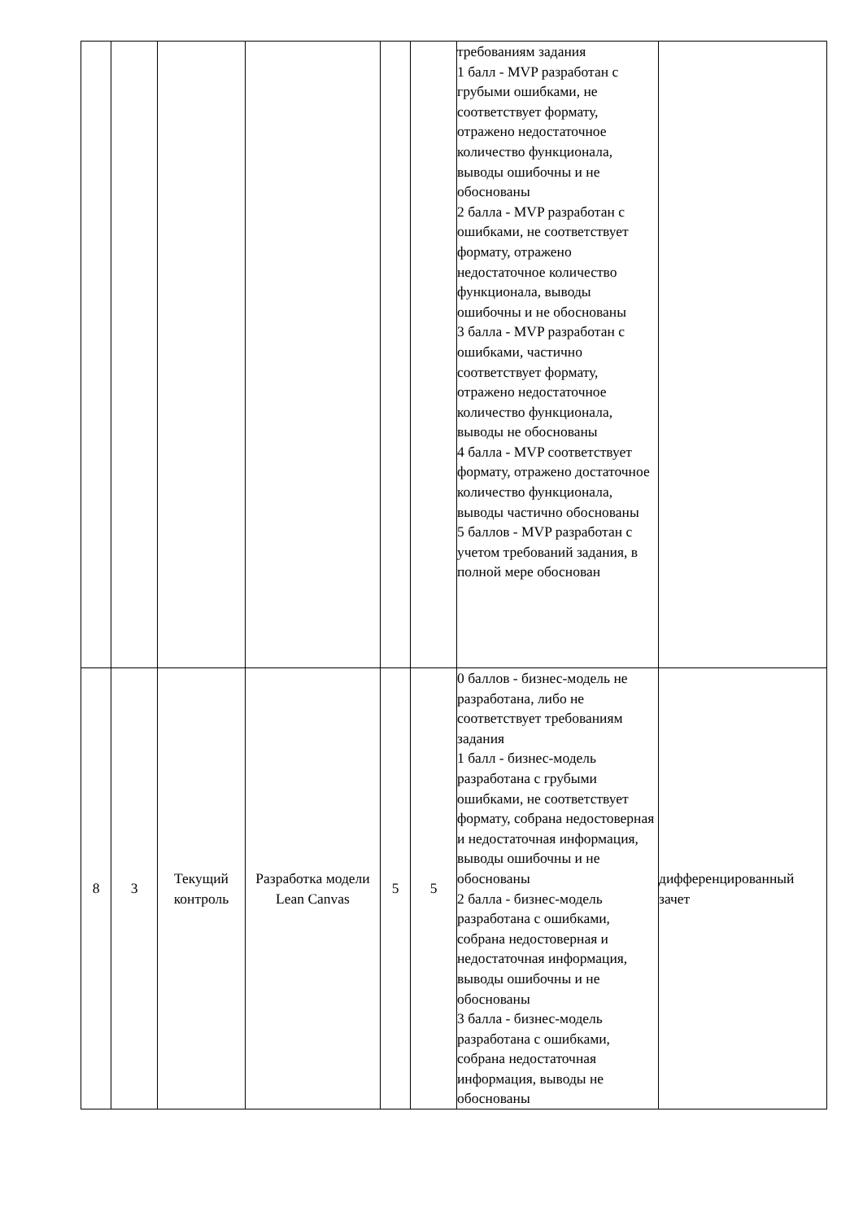| | | | | | | требованиям задания 1 балл - MVP разработан с грубыми ошибками, не соответствует формату, отражено недостаточное количество функционала, выводы ошибочны и не обоснованы 2 балла - MVP разработан с ошибками, не соответствует формату, отражено недостаточное количество функционала, выводы ошибочны и не обоснованы 3 балла - MVP разработан с ошибками, частично соответствует формату, отражено недостаточное количество функционала, выводы не обоснованы 4 балла - MVP соответствует формату, отражено достаточное количество функционала, выводы частично обоснованы 5 баллов - MVP разработан с учетом требований задания, в полной мере обоснован | |
| 8 | 3 | Текущий контроль | Разработка модели Lean Canvas | 5 | 5 | 0 баллов - бизнес-модель не разработана, либо не соответствует требованиям задания 1 балл - бизнес-модель разработана с грубыми ошибками, не соответствует формату, собрана недостоверная и недостаточная информация, выводы ошибочны и не обоснованы 2 балла - бизнес-модель разработана с ошибками, собрана недостоверная и недостаточная информация, выводы ошибочны и не обоснованы 3 балла - бизнес-модель разработана с ошибками, собрана недостаточная информация, выводы не обоснованы | дифференцированный зачет |